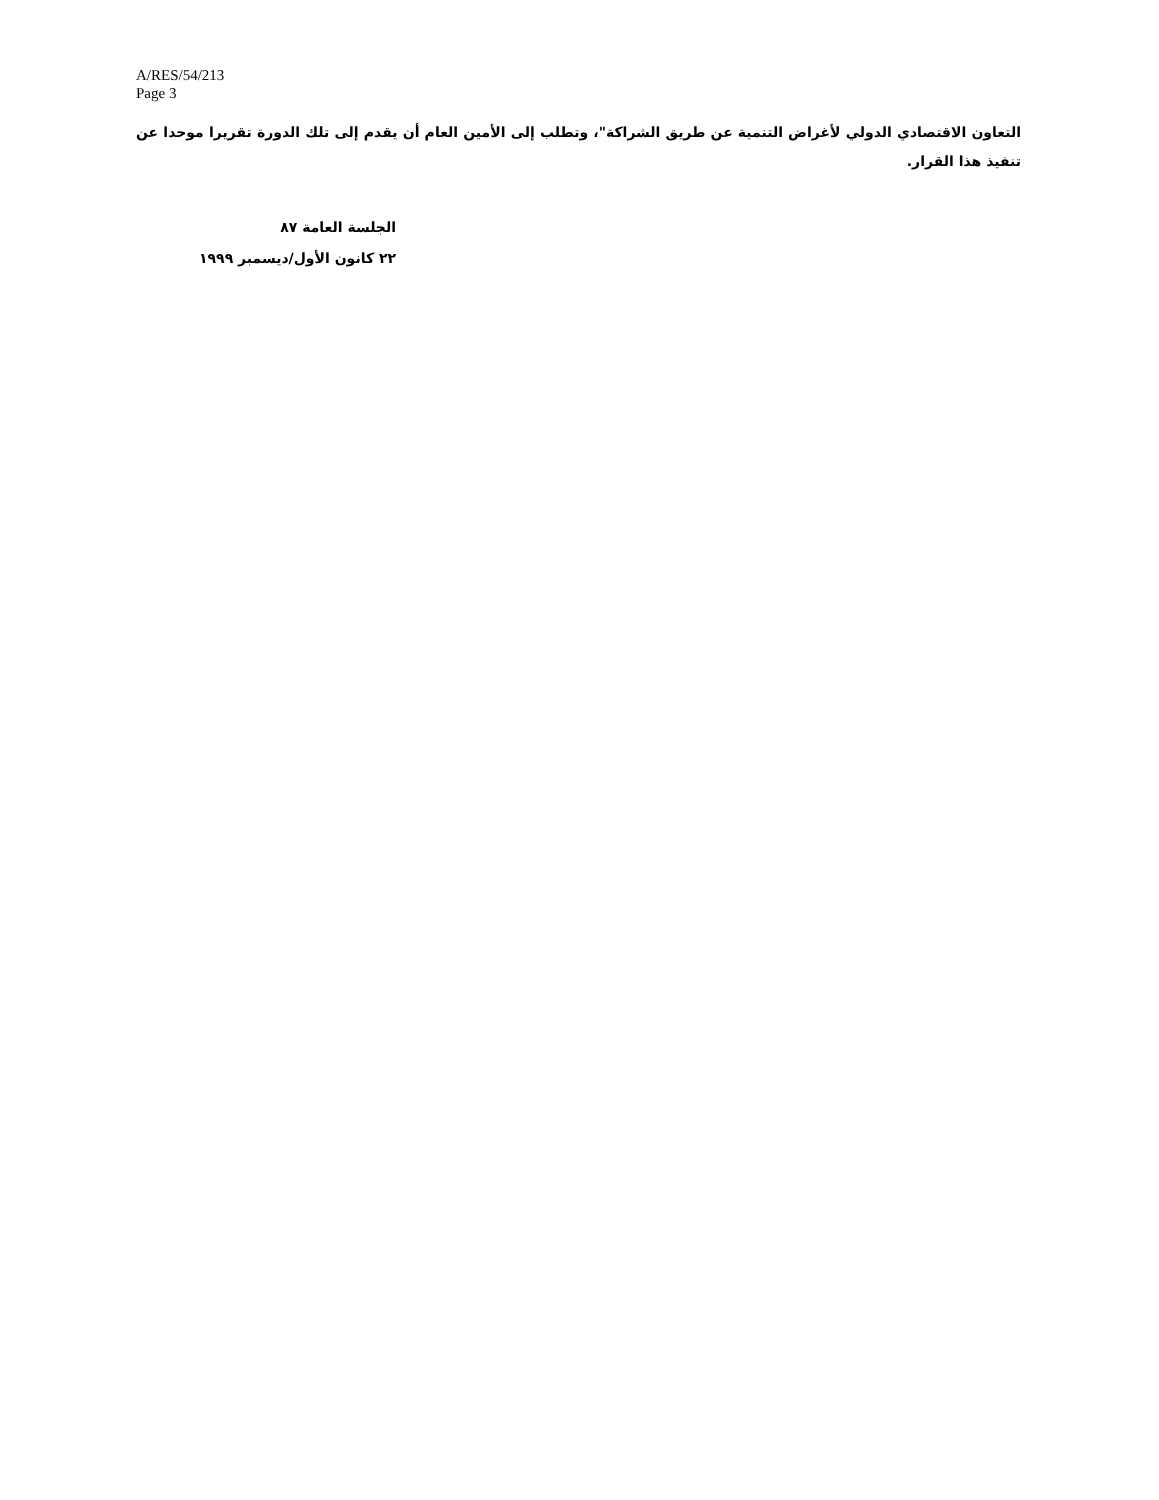A/RES/54/213
Page 3
التعاون الاقتصادي الدولي لأغراض التنمية عن طريق الشراكة"، وتطلب إلى الأمين العام أن يقدم إلى تلك الدورة تقريرا موحدا عن تنفيذ هذا القرار.
الجلسة العامة ٨٧
٢٢ كانون الأول/ديسمبر ١٩٩٩